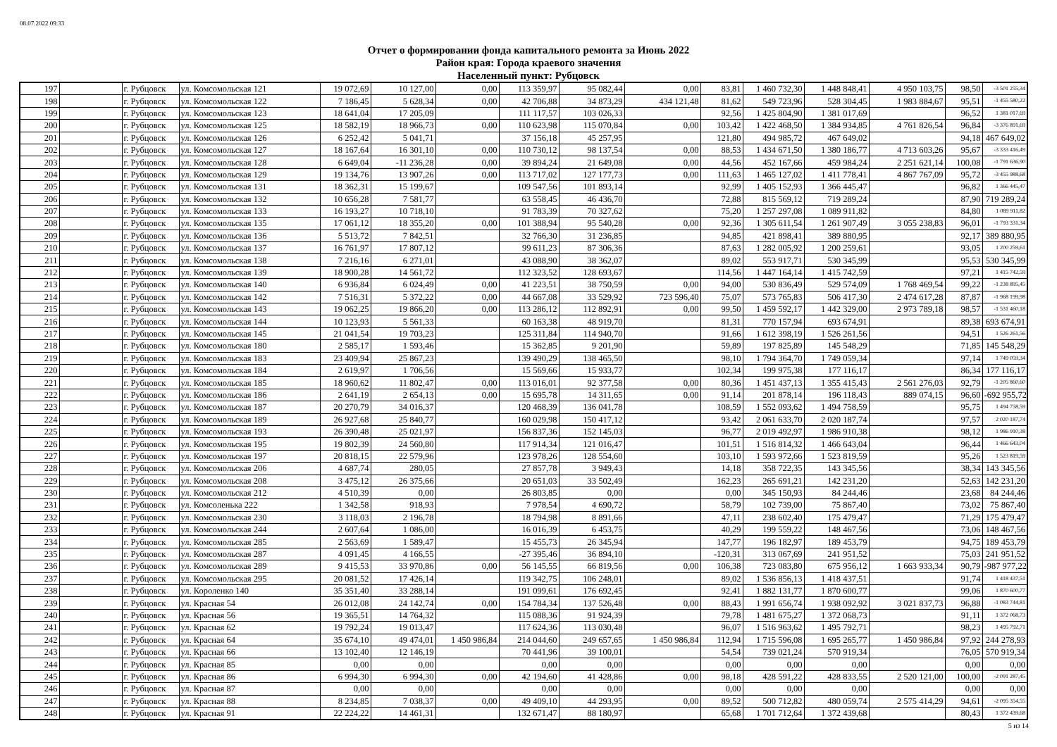08.07.2022 09:33
Отчет о формировании фонда капитального ремонта за Июнь 2022
Район края: Города краевого значения
Населенный пункт: Рубцовск
| 197 | | г. Рубцовск | ул. Комсомольская 121 | 19 072,69 | 10 127,00 | 0,00 | 113 359,97 | 95 082,44 | 0,00 | 83,81 | 1 460 732,30 | 1 448 848,41 | 4 950 103,75 | 98,50 | -3 501 255,34 |
| 198 | | г. Рубцовск | ул. Комсомольская 122 | 7 186,45 | 5 628,34 | 0,00 | 42 706,88 | 34 873,29 | 434 121,48 | 81,62 | 549 723,96 | 528 304,45 | 1 983 884,67 | 95,51 | -1 455 580,22 |
| 199 | | г. Рубцовск | ул. Комсомольская 123 | 18 641,04 | 17 205,09 | | 111 117,57 | 103 026,33 | | 92,56 | 1 425 804,90 | 1 381 017,69 | | 96,52 | 1 381 017,69 |
| 200 | | г. Рубцовск | ул. Комсомольская 125 | 18 582,19 | 18 966,73 | 0,00 | 110 623,98 | 115 070,84 | 0,00 | 103,42 | 1 422 468,50 | 1 384 934,85 | 4 761 826,54 | 96,84 | -3 376 891,69 |
| 201 | | г. Рубцовск | ул. Комсомольская 126 | 6 252,42 | 5 041,71 | | 37 156,18 | 45 257,95 | | 121,80 | 494 985,72 | 467 649,02 | | 94,18 | 467 649,02 |
| 202 | | г. Рубцовск | ул. Комсомольская 127 | 18 167,64 | 16 301,10 | 0,00 | 110 730,12 | 98 137,54 | 0,00 | 88,53 | 1 434 671,50 | 1 380 186,77 | 4 713 603,26 | 95,67 | -3 333 416,49 |
| 203 | | г. Рубцовск | ул. Комсомольская 128 | 6 649,04 | -11 236,28 | 0,00 | 39 894,24 | 21 649,08 | 0,00 | 44,56 | 452 167,66 | 459 984,24 | 2 251 621,14 | 100,08 | -1 791 636,90 |
| 204 | | г. Рубцовск | ул. Комсомольская 129 | 19 134,76 | 13 907,26 | 0,00 | 113 717,02 | 127 177,73 | 0,00 | 111,63 | 1 465 127,02 | 1 411 778,41 | 4 867 767,09 | 95,72 | -3 455 988,68 |
| 205 | | г. Рубцовск | ул. Комсомольская 131 | 18 362,31 | 15 199,67 | | 109 547,56 | 101 893,14 | | 92,99 | 1 405 152,93 | 1 366 445,47 | | 96,82 | 1 366 445,47 |
| 206 | | г. Рубцовск | ул. Комсомольская 132 | 10 656,28 | 7 581,77 | | 63 558,45 | 46 436,70 | | 72,88 | 815 569,12 | 719 289,24 | | 87,90 | 719 289,24 |
| 207 | | г. Рубцовск | ул. Комсомольская 133 | 16 193,27 | 10 718,10 | | 91 783,39 | 70 327,62 | | 75,20 | 1 257 297,08 | 1 089 911,82 | | 84,80 | 1 089 911,82 |
| 208 | | г. Рубцовск | ул. Комсомольская 135 | 17 061,12 | 18 355,20 | 0,00 | 101 388,94 | 95 540,28 | 0,00 | 92,36 | 1 305 611,54 | 1 261 907,49 | 3 055 238,83 | 96,01 | -1 793 331,34 |
| 209 | | г. Рубцовск | ул. Комсомольская 136 | 5 513,72 | 7 842,51 | | 32 766,30 | 31 236,85 | | 94,85 | 421 898,41 | 389 880,95 | | 92,17 | 389 880,95 |
| 210 | | г. Рубцовск | ул. Комсомольская 137 | 16 761,97 | 17 807,12 | | 99 611,23 | 87 306,36 | | 87,63 | 1 282 005,92 | 1 200 259,61 | | 93,05 | 1 200 259,61 |
| 211 | | г. Рубцовск | ул. Комсомольская 138 | 7 216,16 | 6 271,01 | | 43 088,90 | 38 362,07 | | 89,02 | 553 917,71 | 530 345,99 | | 95,53 | 530 345,99 |
| 212 | | г. Рубцовск | ул. Комсомольская 139 | 18 900,28 | 14 561,72 | | 112 323,52 | 128 693,67 | | 114,56 | 1 447 164,14 | 1 415 742,59 | | 97,21 | 1 415 742,59 |
| 213 | | г. Рубцовск | ул. Комсомольская 140 | 6 936,84 | 6 024,49 | 0,00 | 41 223,51 | 38 750,59 | 0,00 | 94,00 | 530 836,49 | 529 574,09 | 1 768 469,54 | 99,22 | -1 238 895,45 |
| 214 | | г. Рубцовск | ул. Комсомольская 142 | 7 516,31 | 5 372,22 | 0,00 | 44 667,08 | 33 529,92 | 723 596,40 | 75,07 | 573 765,83 | 506 417,30 | 2 474 617,28 | 87,87 | -1 968 199,98 |
| 215 | | г. Рубцовск | ул. Комсомольская 143 | 19 062,25 | 19 866,20 | 0,00 | 113 286,12 | 112 892,91 | 0,00 | 99,50 | 1 459 592,17 | 1 442 329,00 | 2 973 789,18 | 98,57 | -1 531 460,18 |
| 216 | | г. Рубцовск | ул. Комсомольская 144 | 10 123,93 | 5 561,33 | | 60 163,38 | 48 919,70 | | 81,31 | 770 157,94 | 693 674,91 | | 89,38 | 693 674,91 |
| 217 | | г. Рубцовск | ул. Комсомольская 145 | 21 041,54 | 19 703,23 | | 125 311,84 | 114 940,70 | | 91,66 | 1 612 398,19 | 1 526 261,56 | | 94,51 | 1 526 261,56 |
| 218 | | г. Рубцовск | ул. Комсомольская 180 | 2 585,17 | 1 593,46 | | 15 362,85 | 9 201,90 | | 59,89 | 197 825,89 | 145 548,29 | | 71,85 | 145 548,29 |
| 219 | | г. Рубцовск | ул. Комсомольская 183 | 23 409,94 | 25 867,23 | | 139 490,29 | 138 465,50 | | 98,10 | 1 794 364,70 | 1 749 059,34 | | 97,14 | 1 749 059,34 |
| 220 | | г. Рубцовск | ул. Комсомольская 184 | 2 619,97 | 1 706,56 | | 15 569,66 | 15 933,77 | | 102,34 | 199 975,38 | 177 116,17 | | 86,34 | 177 116,17 |
| 221 | | г. Рубцовск | ул. Комсомольская 185 | 18 960,62 | 11 802,47 | 0,00 | 113 016,01 | 92 377,58 | 0,00 | 80,36 | 1 451 437,13 | 1 355 415,43 | 2 561 276,03 | 92,79 | -1 205 860,60 |
| 222 | | г. Рубцовск | ул. Комсомольская 186 | 2 641,19 | 2 654,13 | 0,00 | 15 695,78 | 14 311,65 | 0,00 | 91,14 | 201 878,14 | 196 118,43 | 889 074,15 | 96,60 | -692 955,72 |
| 223 | | г. Рубцовск | ул. Комсомольская 187 | 20 270,79 | 34 016,37 | | 120 468,39 | 136 041,78 | | 108,59 | 1 552 093,62 | 1 494 758,59 | | 95,75 | 1 494 758,59 |
| 224 | | г. Рубцовск | ул. Комсомольская 189 | 26 927,68 | 25 840,77 | | 160 029,98 | 150 417,12 | | 93,42 | 2 061 633,70 | 2 020 187,74 | | 97,57 | 2 020 187,74 |
| 225 | | г. Рубцовск | ул. Комсомольская 193 | 26 390,48 | 25 021,97 | | 156 837,36 | 152 145,03 | | 96,77 | 2 019 492,97 | 1 986 910,38 | | 98,12 | 1 986 910,38 |
| 226 | | г. Рубцовск | ул. Комсомольская 195 | 19 802,39 | 24 560,80 | | 117 914,34 | 121 016,47 | | 101,51 | 1 516 814,32 | 1 466 643,04 | | 96,44 | 1 466 643,04 |
| 227 | | г. Рубцовск | ул. Комсомольская 197 | 20 818,15 | 22 579,96 | | 123 978,26 | 128 554,60 | | 103,10 | 1 593 972,66 | 1 523 819,59 | | 95,26 | 1 523 819,59 |
| 228 | | г. Рубцовск | ул. Комсомольская 206 | 4 687,74 | 280,05 | | 27 857,78 | 3 949,43 | | 14,18 | 358 722,35 | 143 345,56 | | 38,34 | 143 345,56 |
| 229 | | г. Рубцовск | ул. Комсомольская 208 | 3 475,12 | 26 375,66 | | 20 651,03 | 33 502,49 | | 162,23 | 265 691,21 | 142 231,20 | | 52,63 | 142 231,20 |
| 230 | | г. Рубцовск | ул. Комсомольская 212 | 4 510,39 | 0,00 | | 26 803,85 | 0,00 | | 0,00 | 345 150,93 | 84 244,46 | | 23,68 | 84 244,46 |
| 231 | | г. Рубцовск | ул. Комсоленька 222 | 1 342,58 | 918,93 | | 7 978,54 | 4 690,72 | | 58,79 | 102 739,00 | 75 867,40 | | 73,02 | 75 867,40 |
| 232 | | г. Рубцовск | ул. Комсомольская 230 | 3 118,03 | 2 196,78 | | 18 794,98 | 8 891,66 | | 47,11 | 238 602,40 | 175 479,47 | | 71,29 | 175 479,47 |
| 233 | | г. Рубцовск | ул. Комсомольская 244 | 2 607,64 | 1 086,00 | | 16 016,39 | 6 453,75 | | 40,29 | 199 559,22 | 148 467,56 | | 73,06 | 148 467,56 |
| 234 | | г. Рубцовск | ул. Комсомольская 285 | 2 563,69 | 1 589,47 | | 15 455,73 | 26 345,94 | | 147,77 | 196 182,97 | 189 453,79 | | 94,75 | 189 453,79 |
| 235 | | г. Рубцовск | ул. Комсомольская 287 | 4 091,45 | 4 166,55 | | -27 395,46 | 36 894,10 | | -120,31 | 313 067,69 | 241 951,52 | | 75,03 | 241 951,52 |
| 236 | | г. Рубцовск | ул. Комсомольская 289 | 9 415,53 | 33 970,86 | 0,00 | 56 145,55 | 66 819,56 | 0,00 | 106,38 | 723 083,80 | 675 956,12 | 1 663 933,34 | 90,79 | -987 977,22 |
| 237 | | г. Рубцовск | ул. Комсомольская 295 | 20 081,52 | 17 426,14 | | 119 342,75 | 106 248,01 | | 89,02 | 1 536 856,13 | 1 418 437,51 | | 91,74 | 1 418 437,51 |
| 238 | | г. Рубцовск | ул. Короленко 140 | 35 351,40 | 33 288,14 | | 191 099,61 | 176 692,45 | | 92,41 | 1 882 131,77 | 1 870 600,77 | | 99,06 | 1 870 600,77 |
| 239 | | г. Рубцовск | ул. Красная 54 | 26 012,08 | 24 142,74 | 0,00 | 154 784,34 | 137 526,48 | 0,00 | 88,43 | 1 991 656,74 | 1 938 092,92 | 3 021 837,73 | 96,88 | -1 083 744,81 |
| 240 | | г. Рубцовск | ул. Красная 56 | 19 365,51 | 14 764,32 | | 115 088,36 | 91 924,39 | | 79,78 | 1 481 675,27 | 1 372 068,73 | | 91,11 | 1 372 068,73 |
| 241 | | г. Рубцовск | ул. Красная 62 | 19 792,24 | 19 013,47 | | 117 624,36 | 113 030,48 | | 96,07 | 1 516 963,62 | 1 495 792,71 | | 98,23 | 1 495 792,71 |
| 242 | | г. Рубцовск | ул. Красная 64 | 35 674,10 | 49 474,01 | 1 450 986,84 | 214 044,60 | 249 657,65 | 1 450 986,84 | 112,94 | 1 715 596,08 | 1 695 265,77 | 1 450 986,84 | 97,92 | 244 278,93 |
| 243 | | г. Рубцовск | ул. Красная 66 | 13 102,40 | 12 146,19 | | 70 441,96 | 39 100,01 | | 54,54 | 739 021,24 | 570 919,34 | | 76,05 | 570 919,34 |
| 244 | | г. Рубцовск | ул. Красная 85 | 0,00 | 0,00 | | 0,00 | 0,00 | | 0,00 | 0,00 | 0,00 | | 0,00 | 0,00 |
| 245 | | г. Рубцовск | ул. Красная 86 | 6 994,30 | 6 994,30 | 0,00 | 42 194,60 | 41 428,86 | 0,00 | 98,18 | 428 591,22 | 428 833,55 | 2 520 121,00 | 100,00 | -2 091 287,45 |
| 246 | | г. Рубцовск | ул. Красная 87 | 0,00 | 0,00 | | 0,00 | 0,00 | | 0,00 | 0,00 | 0,00 | | 0,00 | 0,00 |
| 247 | | г. Рубцовск | ул. Красная 88 | 8 234,85 | 7 038,37 | 0,00 | 49 409,10 | 44 293,95 | 0,00 | 89,52 | 500 712,82 | 480 059,74 | 2 575 414,29 | 94,61 | -2 095 354,55 |
| 248 | | г. Рубцовск | ул. Красная 91 | 22 224,22 | 14 461,31 | | 132 671,47 | 88 180,97 | | 65,68 | 1 701 712,64 | 1 372 439,68 | | 80,43 | 1 372 439,68 |
5 из 14